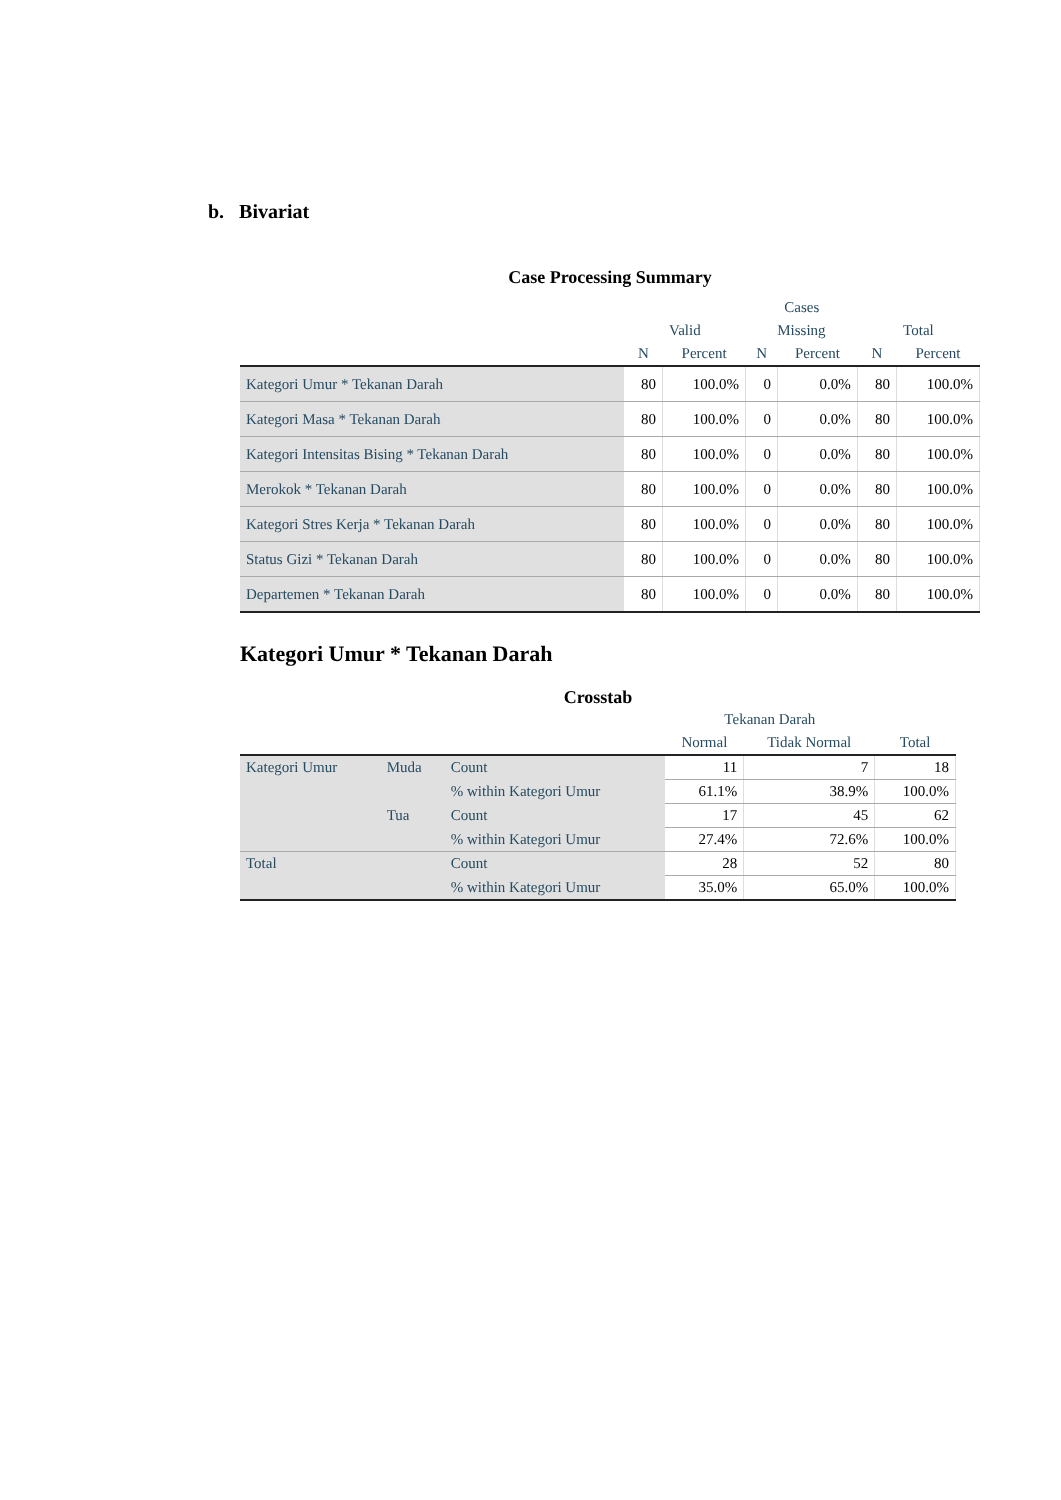b. Bivariat
Case Processing Summary
| | Cases | | | | | |
| --- | --- | --- | --- | --- | --- | --- |
| | Valid | | Missing | | Total | |
| | N | Percent | N | Percent | N | Percent |
| Kategori Umur * Tekanan Darah | 80 | 100.0% | 0 | 0.0% | 80 | 100.0% |
| Kategori Masa * Tekanan Darah | 80 | 100.0% | 0 | 0.0% | 80 | 100.0% |
| Kategori Intensitas Bising * Tekanan Darah | 80 | 100.0% | 0 | 0.0% | 80 | 100.0% |
| Merokok * Tekanan Darah | 80 | 100.0% | 0 | 0.0% | 80 | 100.0% |
| Kategori Stres Kerja * Tekanan Darah | 80 | 100.0% | 0 | 0.0% | 80 | 100.0% |
| Status Gizi * Tekanan Darah | 80 | 100.0% | 0 | 0.0% | 80 | 100.0% |
| Departemen * Tekanan Darah | 80 | 100.0% | 0 | 0.0% | 80 | 100.0% |
Kategori Umur * Tekanan Darah
Crosstab
| | | | Tekanan Darah | | |
| --- | --- | --- | --- | --- | --- |
| | | | Normal | Tidak Normal | Total |
| Kategori Umur | Muda | Count | 11 | 7 | 18 |
| | | % within Kategori Umur | 61.1% | 38.9% | 100.0% |
| | Tua | Count | 17 | 45 | 62 |
| | | % within Kategori Umur | 27.4% | 72.6% | 100.0% |
| Total | | Count | 28 | 52 | 80 |
| | | % within Kategori Umur | 35.0% | 65.0% | 100.0% |